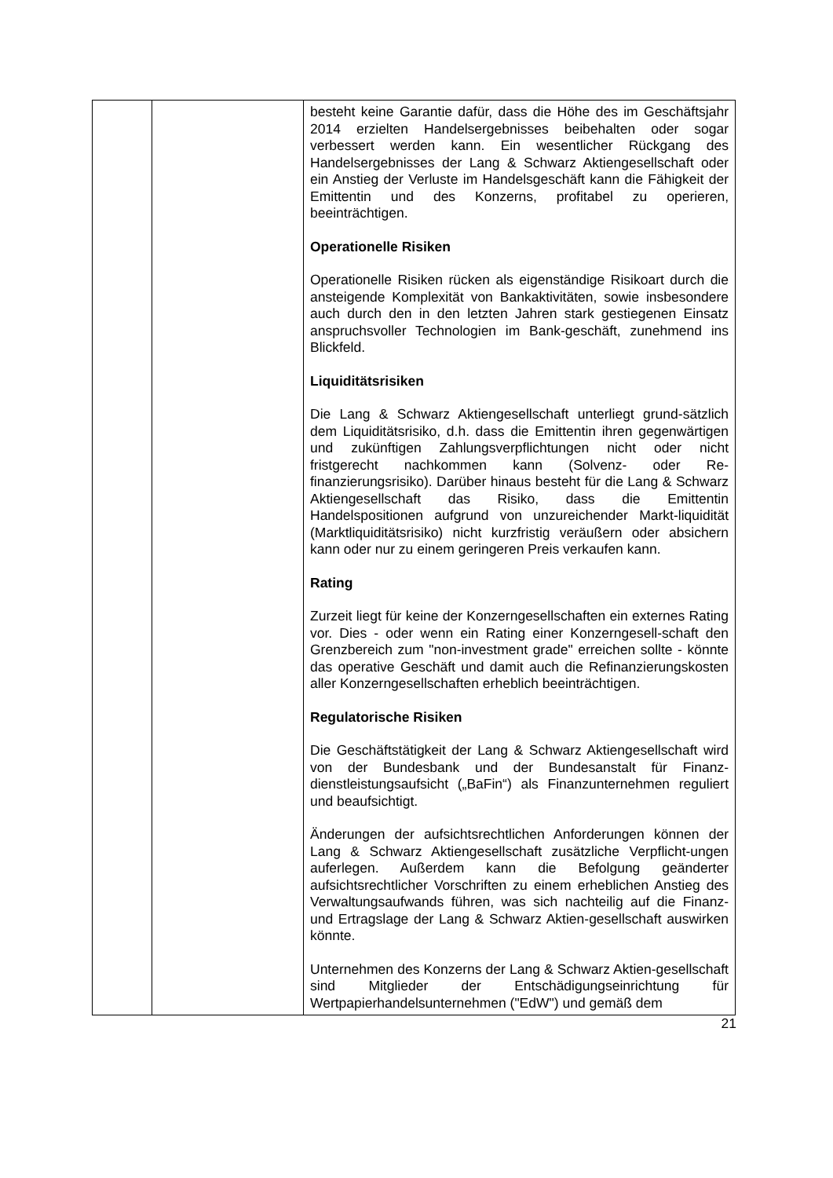| | | besteht keine Garantie dafür, dass die Höhe des im Geschäftsjahr 2014 erzielten Handelsergebnisses beibehalten oder sogar verbessert werden kann. Ein wesentlicher Rückgang des Handelsergebnisses der Lang & Schwarz Aktiengesellschaft oder ein Anstieg der Verluste im Handelsgeschäft kann die Fähigkeit der Emittentin und des Konzerns, profitabel zu operieren, beeinträchtigen. Operationelle Risiken Operationelle Risiken rücken als eigenständige Risikoart durch die ansteigende Komplexität von Bankaktivitäten, sowie insbesondere auch durch den in den letzten Jahren stark gestiegenen Einsatz anspruchsvoller Technologien im Bank-geschäft, zunehmend ins Blickfeld. Liquiditätsrisiken Die Lang & Schwarz Aktiengesellschaft unterliegt grund-sätzlich dem Liquiditätsrisiko, d.h. dass die Emittentin ihren gegenwärtigen und zukünftigen Zahlungsverpflichtungen nicht oder nicht fristgerecht nachkommen kann (Solvenz- oder Re-finanzierungsrisiko). Darüber hinaus besteht für die Lang & Schwarz Aktiengesellschaft das Risiko, dass die Emittentin Handelspositionen aufgrund von unzureichender Markt-liquidität (Marktliquiditätsrisiko) nicht kurzfristig veräußern oder absichern kann oder nur zu einem geringeren Preis verkaufen kann. Rating Zurzeit liegt für keine der Konzerngesellschaften ein externes Rating vor. Dies - oder wenn ein Rating einer Konzerngesell-schaft den Grenzbereich zum "non-investment grade" erreichen sollte - könnte das operative Geschäft und damit auch die Refinanzierungskosten aller Konzerngesellschaften erheblich beeinträchtigen. Regulatorische Risiken Die Geschäftstätigkeit der Lang & Schwarz Aktiengesellschaft wird von der Bundesbank und der Bundesanstalt für Finanz-dienstleistungsaufsicht („BaFin“) als Finanzunternehmen reguliert und beaufsichtigt. Änderungen der aufsichtsrechtlichen Anforderungen können der Lang & Schwarz Aktiengesellschaft zusätzliche Verpflicht-ungen auferlegen. Außerdem kann die Befolgung geänderter aufsichtsrechtlicher Vorschriften zu einem erheblichen Anstieg des Verwaltungsaufwands führen, was sich nachteilig auf die Finanz- und Ertragslage der Lang & Schwarz Aktien-gesellschaft auswirken könnte. Unternehmen des Konzerns der Lang & Schwarz Aktien-gesellschaft sind Mitglieder der Entschädigungseinrichtung für Wertpapierhandelsunternehmen ("EdW") und gemäß dem |
21